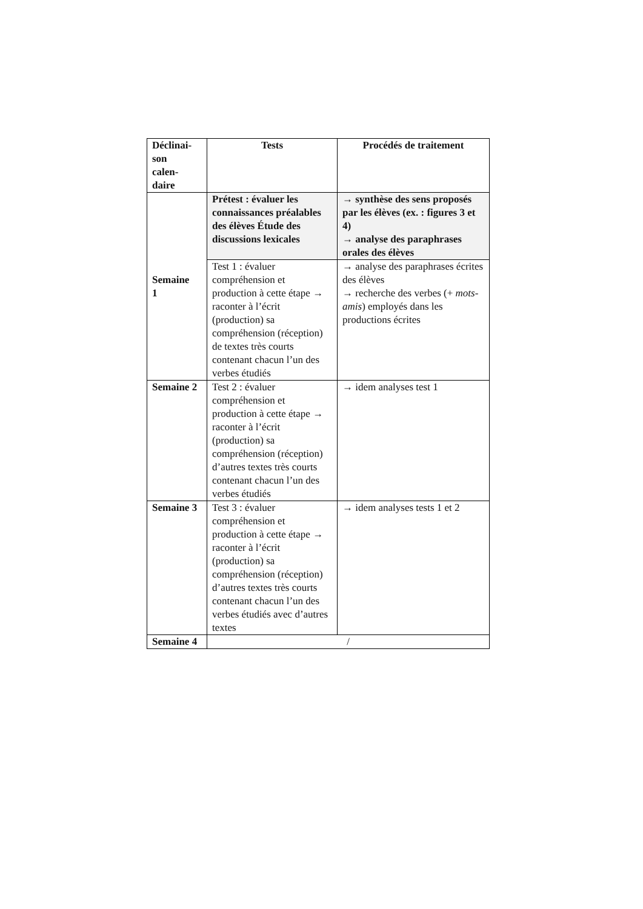| Déclinai- son calen- daire | Tests | Procédés de traitement |
| --- | --- | --- |
| Semaine 1 | Prétest : évaluer les connaissances préalables des élèves Étude des discussions lexicales | → synthèse des sens proposés par les élèves (ex. : figures 3 et 4) → analyse des paraphrases orales des élèves |
| | Test 1 : évaluer compréhension et production à cette étape → raconter à l’écrit (production) sa compréhension (réception) de textes très courts contenant chacun l’un des verbes étudiés | → analyse des paraphrases écrites des élèves → recherche des verbes (+ mots-amis ) employés dans les productions écrites |
| Semaine 2 | Test 2 : évaluer compréhension et production à cette étape → raconter à l’écrit (production) sa compréhension (réception) d’autres textes très courts contenant chacun l’un des verbes étudiés | → idem analyses test 1 |
| Semaine 3 | Test 3 : évaluer compréhension et production à cette étape → raconter à l’écrit (production) sa compréhension (réception) d’autres textes très courts contenant chacun l’un des verbes étudiés avec d’autres textes | → idem analyses tests 1 et 2 |
| Semaine 4 | / | |